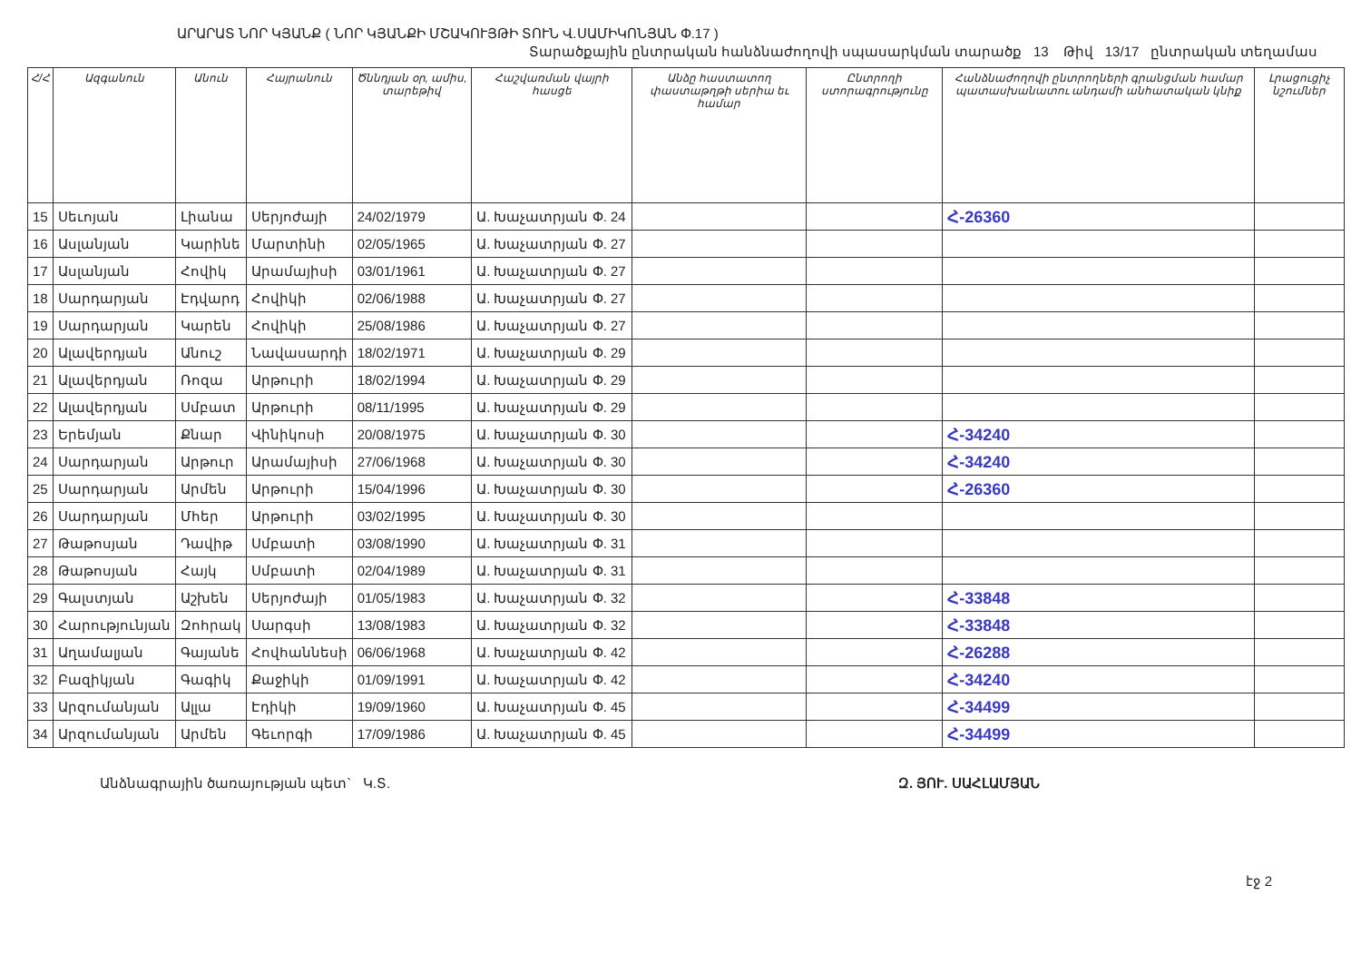ԱՐԱՐԱՏ ՆՈՐ ԿՅԱՆՔ ( ՆՈՐ ԿՅԱՆՔԻ ՄՇԱԿՈՒՅԹԻ ՏՈՒՆ Վ.ՍԱՄԻԿՈՆՅԱՆ Փ.17 )
Տարածքային ընտրական հանձնաժողովի սպասարկման տարածք 13 Թիվ 13/17 ընտրական տեղամաս
| Հ/Հ | Ազգանուն | Անուն | Հայրանուն | Ծննդյան օր, ամիս, տարեթիվ | Հաշվառման վայրի հասցե | Անձը հաստատող փաստաթղթի սերիա եւ համար | Ընտրողի ստորագրությունը | Հանձնաժողովի ընտրողների գրանցման համար պատասխանատու անդամի անհատական կնիք | Լրացուցիչ նշումներ |
| --- | --- | --- | --- | --- | --- | --- | --- | --- | --- |
| 15 | Սեւոյան | Լիանա | Սերյոժայի | 24/02/1979 | Ա. Խաչատրյան Փ. 24 | | | Հ-26360 | |
| 16 | Ասլանյան | Կարինե | Մարտինի | 02/05/1965 | Ա. Խաչատրյան Փ. 27 | | | | |
| 17 | Ասլանյան | Հովիկ | Արամայիսի | 03/01/1961 | Ա. Խաչատրյան Փ. 27 | | | | |
| 18 | Սարդարյան | Էդվարդ | Հովիկի | 02/06/1988 | Ա. Խաչատրյան Փ. 27 | | | | |
| 19 | Սարդարյան | Կարեն | Հովիկի | 25/08/1986 | Ա. Խաչատրյան Փ. 27 | | | | |
| 20 | Ալավերդյան | Անուշ | Նավասարդի | 18/02/1971 | Ա. Խաչատրյան Փ. 29 | | | | |
| 21 | Ալավերդյան | Ռոզա | Արթուրի | 18/02/1994 | Ա. Խաչատրյան Փ. 29 | | | | |
| 22 | Ալավերդյան | Սմբատ | Արթուրի | 08/11/1995 | Ա. Խաչատրյան Փ. 29 | | | | |
| 23 | Երեմյան | Քնար | Վինիկոսի | 20/08/1975 | Ա. Խաչատրյան Փ. 30 | | | Հ-34240 | |
| 24 | Սարդարյան | Արթուր | Արամայիսի | 27/06/1968 | Ա. Խաչատրյան Փ. 30 | | | Հ-34240 | |
| 25 | Սարդարյան | Արմեն | Արթուրի | 15/04/1996 | Ա. Խաչատրյան Փ. 30 | | | Հ-26360 | |
| 26 | Սարդարյան | Մհեր | Արթուրի | 03/02/1995 | Ա. Խաչատրյան Փ. 30 | | | | |
| 27 | Թաթոսյան | Դավիթ | Սմբատի | 03/08/1990 | Ա. Խաչատրյան Փ. 31 | | | | |
| 28 | Թաթոսյան | Հայկ | Սմբատի | 02/04/1989 | Ա. Խաչատրյան Փ. 31 | | | | |
| 29 | Գալստյան | Աշխեն | Սերյոժայի | 01/05/1983 | Ա. Խաչատրյան Փ. 32 | | | Հ-33848 | |
| 30 | Հարությունյան | Զոհրակ | Սարգսի | 13/08/1983 | Ա. Խաչատրյան Փ. 32 | | | Հ-33848 | |
| 31 | Աղամալյան | Գայանե | Հովհաննեսի | 06/06/1968 | Ա. Խաչատրյան Փ. 42 | | | Հ-26288 | |
| 32 | Բազիկյան | Գագիկ | Քաջիկի | 01/09/1991 | Ա. Խաչատրյան Փ. 42 | | | Հ-34240 | |
| 33 | Արզումանյան | Ալլա | Էդիկի | 19/09/1960 | Ա. Խաչատրյան Փ. 45 | | | Հ-34499 | |
| 34 | Արզումանյան | Արմեն | Գեւորգի | 17/09/1986 | Ա. Խաչատրյան Փ. 45 | | | Հ-34499 | |
Անձնագրային ծառայության պետ` Կ.Տ. Զ. ՅՈՒ. ՍԱՀԼԱՄՅԱՆ
էջ 2